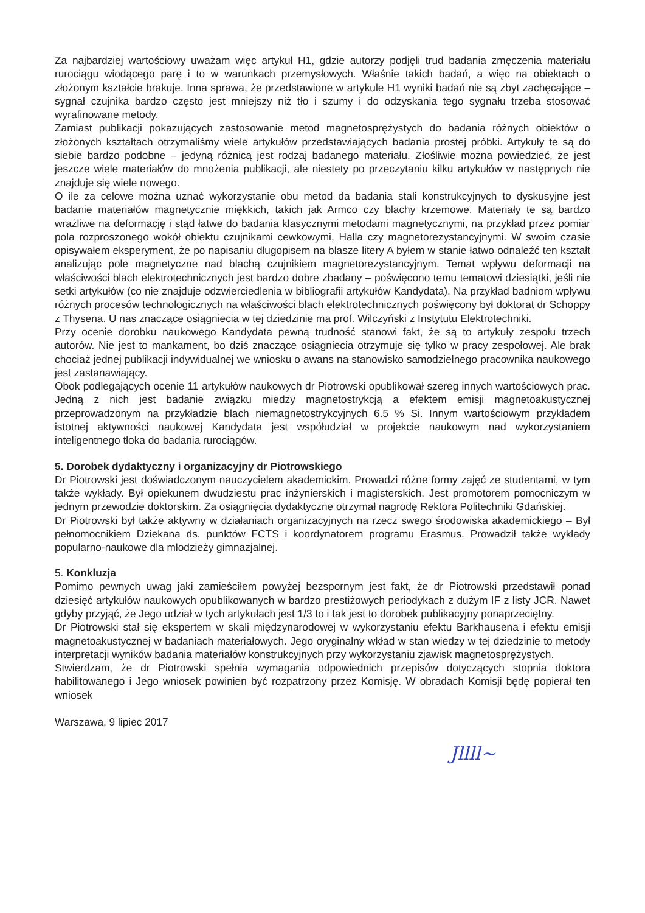Za najbardziej wartościowy uważam więc artykuł H1, gdzie autorzy podjęli trud badania zmęczenia materiału rurociągu wiodącego parę i to w warunkach przemysłowych. Właśnie takich badań, a więc na obiektach o złożonym kształcie brakuje. Inna sprawa, że przedstawione w artykule H1 wyniki badań nie są zbyt zachęcające – sygnał czujnika bardzo często jest mniejszy niż tło i szumy i do odzyskania tego sygnału trzeba stosować wyrafinowane metody.
Zamiast publikacji pokazujących zastosowanie metod magnetosprężystych do badania różnych obiektów o złożonych kształtach otrzymaliśmy wiele artykułów przedstawiających badania prostej próbki. Artykuły te są do siebie bardzo podobne – jedyną różnicą jest rodzaj badanego materiału. Złośliwie można powiedzieć, że jest jeszcze wiele materiałów do mnożenia publikacji, ale niestety po przeczytaniu kilku artykułów w następnych nie znajduje się wiele nowego.
O ile za celowe można uznać wykorzystanie obu metod da badania stali konstrukcyjnych to dyskusyjne jest badanie materiałów magnetycznie miękkich, takich jak Armco czy blachy krzemowe. Materiały te są bardzo wrażliwe na deformację i stąd łatwe do badania klasycznymi metodami magnetycznymi, na przykład przez pomiar pola rozproszonego wokół obiektu czujnikami cewkowymi, Halla czy magnetorezystancyjnymi. W swoim czasie opisywałem eksperyment, że po napisaniu długopisem na blasze litery A byłem w stanie łatwo odnaleźć ten kształt analizując pole magnetyczne nad blachą czujnikiem magnetorezystancyjnym. Temat wpływu deformacji na właściwości blach elektrotechnicznych jest bardzo dobre zbadany – poświęcono temu tematowi dziesiątki, jeśli nie setki artykułów (co nie znajduje odzwierciedlenia w bibliografii artykułów Kandydata). Na przykład badniom wpływu różnych procesów technologicznych na właściwości blach elektrotechnicznych poświęcony był doktorat dr Schoppy z Thysena. U nas znaczące osiągniecia w tej dziedzinie ma prof. Wilczyński z Instytutu Elektrotechniki.
Przy ocenie dorobku naukowego Kandydata pewną trudność stanowi fakt, że są to artykuły zespołu trzech autorów. Nie jest to mankament, bo dziś znaczące osiągniecia otrzymuje się tylko w pracy zespołowej. Ale brak chociaż jednej publikacji indywidualnej we wniosku o awans na stanowisko samodzielnego pracownika naukowego jest zastanawiający.
Obok podlegających ocenie 11 artykułów naukowych dr Piotrowski opublikował szereg innych wartościowych prac. Jedną z nich jest badanie związku miedzy magnetostrykcją a efektem emisji magnetoakustycznej przeprowadzonym na przykładzie blach niemagnetostrykcyjnych 6.5 % Si. Innym wartościowym przykładem istotnej aktywności naukowej Kandydata jest współudział w projekcie naukowym nad wykorzystaniem inteligentnego tłoka do badania rurociągów.
5. Dorobek dydaktyczny i organizacyjny dr Piotrowskiego
Dr Piotrowski jest doświadczonym nauczycielem akademickim. Prowadzi różne formy zajęć ze studentami, w tym także wykłady. Był opiekunem dwudziestu prac inżynierskich i magisterskich. Jest promotorem pomocniczym w jednym przewodzie doktorskim. Za osiągnięcia dydaktyczne otrzymał nagrodę Rektora Politechniki Gdańskiej.
Dr Piotrowski był także aktywny w działaniach organizacyjnych na rzecz swego środowiska akademickiego – Był pełnomocnikiem Dziekana ds. punktów FCTS i koordynatorem programu Erasmus. Prowadził także wykłady popularno-naukowe dla młodzieży gimnazjalnej.
5. Konkluzja
Pomimo pewnych uwag jaki zamieściłem powyżej bezspornym jest fakt, że dr Piotrowski przedstawił ponad dziesięć artykułów naukowych opublikowanych w bardzo prestiżowych periodykach z dużym IF z listy JCR. Nawet gdyby przyjąć, że Jego udział w tych artykułach jest 1/3 to i tak jest to dorobek publikacyjny ponaprzeciętny.
Dr Piotrowski stał się ekspertem w skali międzynarodowej w wykorzystaniu efektu Barkhausena i efektu emisji magnetoakustycznej w badaniach materiałowych. Jego oryginalny wkład w stan wiedzy w tej dziedzinie to metody interpretacji wyników badania materiałów konstrukcyjnych przy wykorzystaniu zjawisk magnetosprężystych.
Stwierdzam, że dr Piotrowski spełnia wymagania odpowiednich przepisów dotyczących stopnia doktora habilitowanego i Jego wniosek powinien być rozpatrzony przez Komisję. W obradach Komisji będę popierał ten wniosek
Warszawa, 9 lipiec 2017
Jllll~